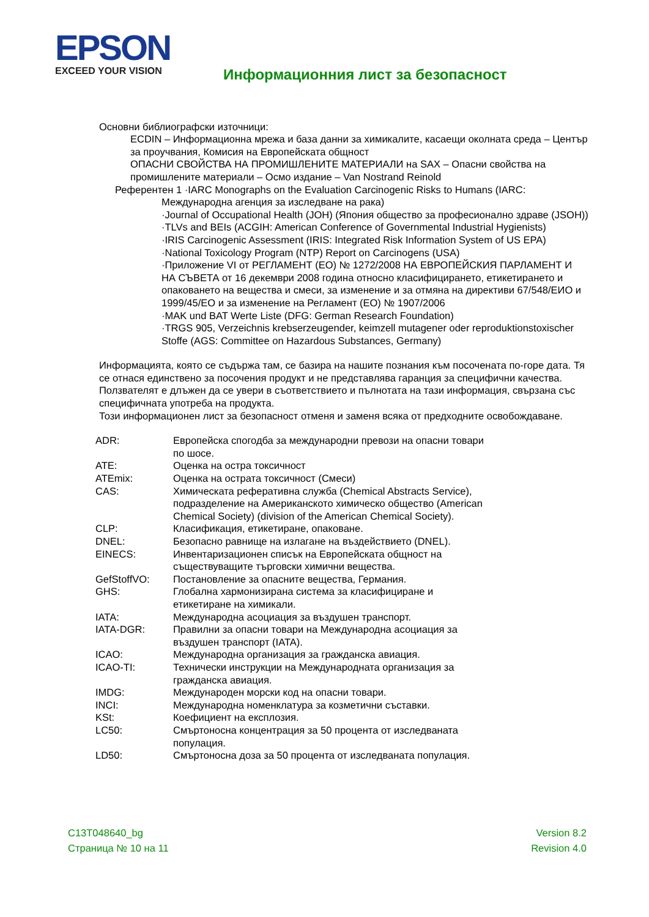EPSON
EXCEED YOUR VISION
Информационния лист за безопасност
Основни библиографски източници:
ECDIN – Информационна мрежа и база данни за химикалите, касаещи околната среда – Център за проучвания, Комисия на Европейската общност
ОПАСНИ СВОЙСТВА НА ПРОМИШЛЕНИТЕ МАТЕРИАЛИ на SAX – Опасни свойства на промишлените материали – Осмо издание – Van Nostrand Reinold
Референтен 1 ·IARC Monographs on the Evaluation Carcinogenic Risks to Humans (IARC:
Международна агенция за изследване на рака)
·Journal of Occupational Health (JOH) (Япония общество за професионално здраве (JSOH))
·TLVs and BEIs (ACGIH: American Conference of Governmental Industrial Hygienists)
·IRIS Carcinogenic Assessment (IRIS: Integrated Risk Information System of US EPA)
·National Toxicology Program (NTP) Report on Carcinogens (USA)
·Приложение VI от РЕГЛАМЕНТ (ЕО) № 1272/2008 НА ЕВРОПЕЙСКИЯ ПАРЛАМЕНТ И НА СЪВЕТА от 16 декември 2008 година относно класифицирането, етикетирането и опаковането на вещества и смеси, за изменение и за отмяна на директиви 67/548/ЕИО и 1999/45/ЕО и за изменение на Регламент (ЕО) № 1907/2006
·MAK und BAT Werte Liste (DFG: German Research Foundation)
·TRGS 905, Verzeichnis krebserzeugender, keimzell mutagener oder reproduktionstoxischer Stoffe (AGS: Committee on Hazardous Substances, Germany)
Информацията, която се съдържа там, се базира на нашите познания към посочената по-горе дата. Тя се отнася единствено за посочения продукт и не представлява гаранция за специфични качества.
Ползвателят е длъжен да се увери в съответствието и пълнотата на тази информация, свързана със специфичната употреба на продукта.
Този информационен лист за безопасност отменя и заменя всяка от предходните освобождаване.
| ADR: | Европейска спогодба за международни превози на опасни товари по шосе. |
| ATE: | Оценка на остра токсичност |
| ATEmix: | Оценка на острата токсичност (Смеси) |
| CAS: | Химическата реферативна служба (Chemical Abstracts Service), подразделение на Американското химическо общество (American Chemical Society) (division of the American Chemical Society). |
| CLP: | Класификация, етикетиране, опаковане. |
| DNEL: | Безопасно равнище на излагане на въздействието (DNEL). |
| EINECS: | Инвентаризационен списък на Европейската общност на съществуващите търговски химични вещества. |
| GefStoffVO: | Постановление за опасните вещества, Германия. |
| GHS: | Глобална хармонизирана система за класифициране и етикетиране на химикали. |
| IATA: | Международна асоциация за въздушен транспорт. |
| IATA-DGR: | Правилни за опасни товари на Международна асоциация за въздушен транспорт (IATA). |
| ICAO: | Международна организация за гражданска авиация. |
| ICAO-TI: | Технически инструкции на Международната организация за гражданска авиация. |
| IMDG: | Международен морски код на опасни товари. |
| INCI: | Международна номенклатура за козметични съставки. |
| KSt: | Коефициент на експлозия. |
| LC50: | Смъртоносна концентрация за 50 процента от изследваната популация. |
| LD50: | Смъртоносна доза за 50 процента от изследваната популация. |
C13T048640_bg
Страница № 10 на 11
Version 8.2
Revision 4.0